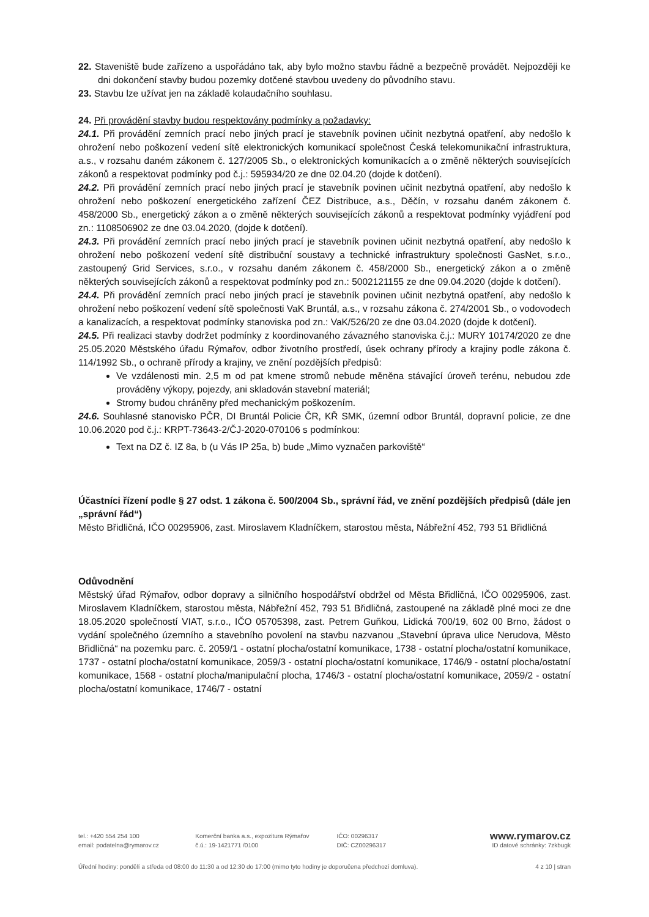22. Staveniště bude zařízeno a uspořádáno tak, aby bylo možno stavbu řádně a bezpečně provádět. Nejpozději ke dni dokončení stavby budou pozemky dotčené stavbou uvedeny do původního stavu.
23. Stavbu lze užívat jen na základě kolaudačního souhlasu.
24. Při provádění stavby budou respektovány podmínky a požadavky:
24.1. Při provádění zemních prací nebo jiných prací je stavebník povinen učinit nezbytná opatření, aby nedošlo k ohrožení nebo poškození vedení sítě elektronických komunikací společnost Česká telekomunikační infrastruktura, a.s., v rozsahu daném zákonem č. 127/2005 Sb., o elektronických komunikacích a o změně některých souvisejících zákonů a respektovat podmínky pod č.j.: 595934/20 ze dne 02.04.20 (dojde k dotčení).
24.2. Při provádění zemních prací nebo jiných prací je stavebník povinen učinit nezbytná opatření, aby nedošlo k ohrožení nebo poškození energetického zařízení ČEZ Distribuce, a.s., Děčín, v rozsahu daném zákonem č. 458/2000 Sb., energetický zákon a o změně některých souvisejících zákonů a respektovat podmínky vyjádření pod zn.: 1108506902 ze dne 03.04.2020, (dojde k dotčení).
24.3. Při provádění zemních prací nebo jiných prací je stavebník povinen učinit nezbytná opatření, aby nedošlo k ohrožení nebo poškození vedení sítě distribuční soustavy a technické infrastruktury společnosti GasNet, s.r.o., zastoupený Grid Services, s.r.o., v rozsahu daném zákonem č. 458/2000 Sb., energetický zákon a o změně některých souvisejících zákonů a respektovat podmínky pod zn.: 5002121155 ze dne 09.04.2020 (dojde k dotčení).
24.4. Při provádění zemních prací nebo jiných prací je stavebník povinen učinit nezbytná opatření, aby nedošlo k ohrožení nebo poškození vedení sítě společnosti VaK Bruntál, a.s., v rozsahu zákona č. 274/2001 Sb., o vodovodech a kanalizacích, a respektovat podmínky stanoviska pod zn.: VaK/526/20 ze dne 03.04.2020 (dojde k dotčení).
24.5. Při realizaci stavby dodržet podmínky z koordinovaného závazného stanoviska č.j.: MURY 10174/2020 ze dne 25.05.2020 Městského úřadu Rýmařov, odbor životního prostředí, úsek ochrany přírody a krajiny podle zákona č. 114/1992 Sb., o ochraně přírody a krajiny, ve znění pozdějších předpisů:
Ve vzdálenosti min. 2,5 m od pat kmene stromů nebude měněna stávající úroveň terénu, nebudou zde prováděny výkopy, pojezdy, ani skladován stavební materiál;
Stromy budou chráněny před mechanickým poškozením.
24.6. Souhlasné stanovisko PČR, DI Bruntál Policie ČR, KŘ SMK, územní odbor Bruntál, dopravní policie, ze dne 10.06.2020 pod č.j.: KRPT-73643-2/ČJ-2020-070106 s podmínkou:
Text na DZ č. IZ 8a, b (u Vás IP 25a, b) bude „Mimo vyznačen parkoviště“
Účastníci řízení podle § 27 odst. 1 zákona č. 500/2004 Sb., správní řád, ve znění pozdějších předpisů (dále jen „správní řád“)
Město Břidličná, IČO 00295906, zast. Miroslavem Kladníčkem, starostou města, Nábřežní 452, 793 51 Břidličná
Odůvodnění
Městský úřad Rýmařov, odbor dopravy a silničního hospodářství obdržel od Města Břidličná, IČO 00295906, zast. Miroslavem Kladníčkem, starostou města, Nábřežní 452, 793 51 Břidličná, zastoupené na základě plné moci ze dne 18.05.2020 společností VIAT, s.r.o., IČO 05705398, zast. Petrem Guňkou, Lidická 700/19, 602 00 Brno, žádost o vydání společného územního a stavebního povolení na stavbu nazvanou „Stavební úprava ulice Nerudova, Město Břidličná“ na pozemku parc. č. 2059/1 - ostatní plocha/ostatní komunikace, 1738 - ostatní plocha/ostatní komunikace, 1737 - ostatní plocha/ostatní komunikace, 2059/3 - ostatní plocha/ostatní komunikace, 1746/9 - ostatní plocha/ostatní komunikace, 1568 - ostatní plocha/manipulační plocha, 1746/3 - ostatní plocha/ostatní komunikace, 2059/2 - ostatní plocha/ostatní komunikace, 1746/7 - ostatní
tel.: +420 554 254 100 Komerční banka a.s., expozitura Rýmařov
IČO: 00296317
www.rymarov.cz
email: podatelna@rymarov.cz č.ú.: 19-1421771 /0100 DIČ: CZ00296317 ID datové schránky: 7zkbugk
Úřední hodiny: pondělí a středa od 08:00 do 11:30 a od 12:30 do 17:00 (mimo tyto hodiny je doporučena předchozí domluva). 4 z 10 | stran